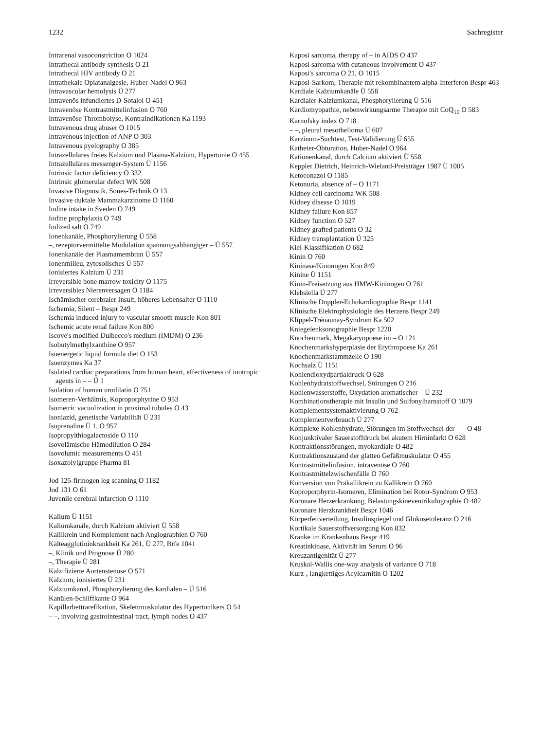1232 Sachregister
Intrarenal vasoconstriction O 1024
Intrathecal antibody synthesis O 21
Intrathecal HIV antibody O 21
Intrathekale Opiatanalgesie, Huber-Nadel O 963
Intravascular hemolysis Ü 277
Intravenös infundiertes D-Sotalol O 451
Intravenöse Kontrastmittelinfusion O 760
Intravenöse Thrombolyse, Kontraindikationen Ka 1193
Intravenous drug abuser O 1015
Intravenous injection of ANP O 303
Intravenous pyelography O 385
Intrazelluläres freies Kalzium und Plasma-Kalzium, Hypertonie O 455
Intrazelluläres messenger-System Ü 1156
Intrinsic factor deficiency O 332
Intrinsic glomerular defect WK 508
Invasive Diagnostik, Sones-Technik O 13
Invasive duktale Mammakarzinome O 1160
Iodine intake in Sveden O 749
Iodine prophylaxis O 749
Iodized salt O 749
Ionenkanäle, Phosphorylierung Ü 558
–, rezeptorvermittelte Modulation spannungsabhängiger – Ü 557
Ionenkanäle der Plasmamembran Ü 557
Ionenmilieu, zytosolisches Ü 557
Ionisiertes Kalzium Ü 231
Irreversible bone marrow toxicity O 1175
Irreversibles Nierenversagen O 1184
Ischämischer cerebraler Insult, höheres Lebensalter O 1110
Ischemia, Silent – Bespr 249
Ischemia induced injury to vascular smooth muscle Kon 801
Ischemic acute renal failure Kon 800
Iscove's modified Dulbecco's medium (IMDM) O 236
Isobutylmethylxanthine O 957
Isoenergetic liquid formula diet O 153
Isoenzymes Ka 37
Isolated cardiac preparations from human heart, effectiveness of inotropic agents in – – Ü 1
Isolation of human urodilatin O 751
Isomeren-Verhältnis, Koproporphyrine O 953
Isometric vacuolization in proximal tubules O 43
Isoniazid, genetische Variabilität Ü 231
Isoprenaline Ü 1, O 957
Isopropylthiogalactoside O 110
Isovolämische Hämodilution O 284
Isovolumic measurements O 451
Isoxazolylgruppe Pharma 81
Jod 125-firinogen leg scanning O 1182
Jod 131 O 61
Juvenile cerebral infarction O 1110
Kalium Ü 1151
Kaliumkanäle, durch Kalzium aktiviert Ü 558
Kallikrein und Komplement nach Angiographien O 760
Kälteagglutininkrankheit Ka 261, Ü 277, Brfe 1041
–, Klinik und Prognose Ü 280
–, Therapie Ü 281
Kalzifizierte Aortenstenose O 571
Kalzium, ionisiertes Ü 231
Kalziumkanal, Phosphorylierung des kardialen – Ü 516
Kanülen-Schliffkante O 964
Kapillarbettrarefikation, Skelettmuskulatur des Hypertonikers O 54
– –, involving gastrointestinal tract, lymph nodes O 437
Kaposi sarcoma, therapy of – in AIDS O 437
Kaposi sarcoma with cutaneous involvement O 437
Kaposi's sarcoma O 21, O 1015
Kaposi-Sarkom, Therapie mit rekombinantem alpha-Interferon Bespr 463
Kardiale Kalziumkanäle Ü 558
Kardialer Kalziumkanal, Phosphorylierung Ü 516
Kardiomyopathie, nebenwirkungsarme Therapie mit CoQ<sub>10</sub> O 583
Karnofsky index O 718
– –, pleural mesothelioma Ü 607
Karzinom-Suchtest, Test-Validierung Ü 655
Katheter-Obturation, Huber-Nadel O 964
Kationenkanal, durch Calcium aktiviert Ü 558
Keppler Dietrich, Heinrich-Wieland-Preisträger 1987 Ü 1005
Ketoconazol O 1185
Ketonuria, absence of – O 1171
Kidney cell carcinoma WK 508
Kidney disease O 1019
Kidney failure Kon 857
Kidney function O 527
Kidney grafted patients O 32
Kidney transplantation Ü 325
Kiel-Klassifikation O 682
Kinin O 760
Kininase/Kinonogen Kon 849
Kinine Ü 1151
Kinin-Freisetzung aus HMW-Kininogen O 761
Klebsiella Ü 277
Klinische Doppler-Echokardiographie Bespr 1141
Klinische Elektrophysiologie des Herzens Bespr 249
Klippel-Trénaunay-Syndrom Ka 502
Kniegelenksonographie Bespr 1220
Knochenmark, Megakaryopoese im – O 121
Knochenmarkshyperplasie der Erythropoese Ka 261
Knochenmarkstammzelle O 190
Kochsalz Ü 1151
Kohlendioxydpartialdruck O 628
Kohlenhydratstoffwechsel, Störungen O 216
Kohlenwasserstoffe, Oxydation aromatischer – Ü 232
Kombinationstherapie mit Insulin und Sulfonylharnstoff O 1079
Komplementsystemaktivierung O 762
Komplementverbrauch Ü 277
Komplexe Kohlenhydrate, Störungen im Stoffwechsel der – – O 48
Konjunktivaler Sauerstoffdruck bei akutem Hirninfarkt O 628
Kontraktionsstörungen, myokardiale O 482
Kontraktionszustand der glatten Gefäßmuskulatur O 455
Kontrastmittelinfusion, intravenöse O 760
Kontrastmittelzwischenfälle O 760
Konversion von Präkallikrein zu Kallikrein O 760
Koproporphyrin-Isomeren, Elimination bei Rotor-Syndrom O 953
Koronare Herzerkrankung, Belastungskineventrikulographie O 482
Koronare Herzkrankheit Bespr 1046
Körperfettverteilung, Insulinspiegel und Glukosetoleranz O 216
Kortikale Sauerstoffversorgung Kon 832
Kranke im Krankenhaus Bespr 419
Kreatinkinase, Aktivität im Serum O 96
Kreuzantigenität Ü 277
Kruskal-Wallis one-way analysis of variance O 718
Kurz-, langkettiges Acylcarnitin O 1202